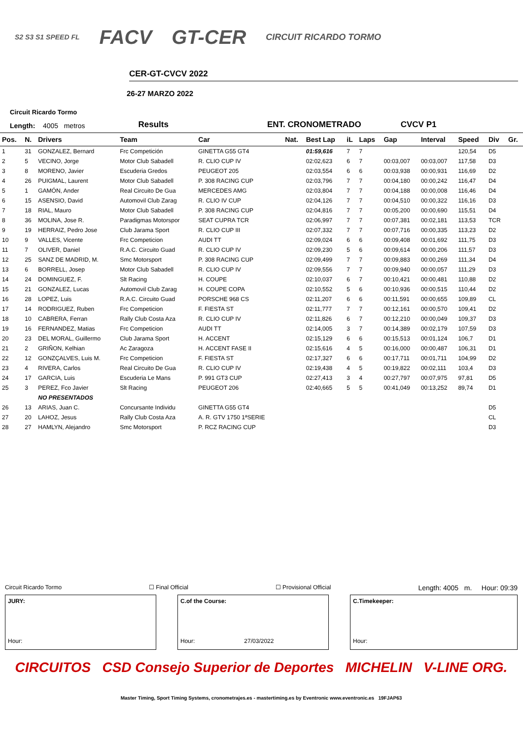S2 S3 S1 SPEED FL
FACV GT-CER
CIRCUIT RICARDO TORMO
CER-GT-CVCV 2022
26-27 MARZO 2022
Circuit Ricardo Tormo
Length: 4005 metros Results ENT. CRONOMETRADO CVCV P1
| Pos. | N. | Drivers | Team | Car | Nat. | Best Lap | iL | Laps | Gap | Interval | Speed | Div | Gr. |
| --- | --- | --- | --- | --- | --- | --- | --- | --- | --- | --- | --- | --- | --- |
| 1 | 31 | GONZALEZ, Bernard | Frc Competición | GINETTA G55 GT4 | | 01:59,616 | 7 | 7 | | | 120,54 | D5 | |
| 2 | 5 | VECINO, Jorge | Motor Club Sabadell | R. CLIO CUP IV | | 02:02,623 | 6 | 7 | 00:03,007 | 00:03,007 | 117,58 | D3 | |
| 3 | 8 | MORENO, Javier | Escuderia Gredos | PEUGEOT 205 | | 02:03,554 | 6 | 6 | 00:03,938 | 00:00,931 | 116,69 | D2 | |
| 4 | 26 | PUIGMAL, Laurent | Motor Club Sabadell | P. 308 RACING CUP | | 02:03,796 | 7 | 7 | 00:04,180 | 00:00,242 | 116,47 | D4 | |
| 5 | 1 | GAMÓN, Ander | Real Circuito De Gua | MERCEDES AMG | | 02:03,804 | 7 | 7 | 00:04,188 | 00:00,008 | 116,46 | D4 | |
| 6 | 15 | ASENSIO, David | Automovil Club Zarag | R. CLIO IV CUP | | 02:04,126 | 7 | 7 | 00:04,510 | 00:00,322 | 116,16 | D3 | |
| 7 | 18 | RIAL, Mauro | Motor Club Sabadell | P. 308 RACING CUP | | 02:04,816 | 7 | 7 | 00:05,200 | 00:00,690 | 115,51 | D4 | |
| 8 | 36 | MOLINA, Jose R. | Paradigmas Motorspor | SEAT CUPRA TCR | | 02:06,997 | 7 | 7 | 00:07,381 | 00:02,181 | 113,53 | TCR | |
| 9 | 19 | HERRAIZ, Pedro Jose | Club Jarama Sport | R. CLIO CUP III | | 02:07,332 | 7 | 7 | 00:07,716 | 00:00,335 | 113,23 | D2 | |
| 10 | 9 | VALLES, Vicente | Frc Competicion | AUDI TT | | 02:09,024 | 6 | 6 | 00:09,408 | 00:01,692 | 111,75 | D3 | |
| 11 | 7 | OLIVER, Daniel | R.A.C. Circuito Guad | R. CLIO CUP IV | | 02:09,230 | 5 | 6 | 00:09,614 | 00:00,206 | 111,57 | D3 | |
| 12 | 25 | SANZ DE MADRID, M. | Smc Motorsport | P. 308 RACING CUP | | 02:09,499 | 7 | 7 | 00:09,883 | 00:00,269 | 111,34 | D4 | |
| 13 | 6 | BORRELL, Josep | Motor Club Sabadell | R. CLIO CUP IV | | 02:09,556 | 7 | 7 | 00:09,940 | 00:00,057 | 111,29 | D3 | |
| 14 | 24 | DOMINGUEZ, F. | Slt Racing | H. COUPE | | 02:10,037 | 6 | 7 | 00:10,421 | 00:00,481 | 110,88 | D2 | |
| 15 | 21 | GONZALEZ, Lucas | Automovil Club Zarag | H. COUPE COPA | | 02:10,552 | 5 | 6 | 00:10,936 | 00:00,515 | 110,44 | D2 | |
| 16 | 28 | LOPEZ, Luis | R.A.C. Circuito Guad | PORSCHE 968 CS | | 02:11,207 | 6 | 6 | 00:11,591 | 00:00,655 | 109,89 | CL | |
| 17 | 14 | RODRIGUEZ, Ruben | Frc Competicion | F. FIESTA ST | | 02:11,777 | 7 | 7 | 00:12,161 | 00:00,570 | 109,41 | D2 | |
| 18 | 10 | CABRERA, Ferran | Rally Club Costa Aza | R. CLIO CUP IV | | 02:11,826 | 6 | 7 | 00:12,210 | 00:00,049 | 109,37 | D3 | |
| 19 | 16 | FERNANDEZ, Matias | Frc Competicion | AUDI TT | | 02:14,005 | 3 | 7 | 00:14,389 | 00:02,179 | 107,59 | D3 | |
| 20 | 23 | DEL MORAL, Guillermo | Club Jarama Sport | H. ACCENT | | 02:15,129 | 6 | 6 | 00:15,513 | 00:01,124 | 106,7 | D1 | |
| 21 | 2 | GRIÑON, Kelhian | Ac Zaragoza | H. ACCENT FASE II | | 02:15,616 | 4 | 5 | 00:16,000 | 00:00,487 | 106,31 | D1 | |
| 22 | 12 | GONZÇALVES, Luis M. | Frc Competicion | F. FIESTA ST | | 02:17,327 | 6 | 6 | 00:17,711 | 00:01,711 | 104,99 | D2 | |
| 23 | 4 | RIVERA, Carlos | Real Circuito De Gua | R. CLIO CUP IV | | 02:19,438 | 4 | 5 | 00:19,822 | 00:02,111 | 103,4 | D3 | |
| 24 | 17 | GARCIA, Luis | Escuderia Le Mans | P. 991 GT3 CUP | | 02:27,413 | 3 | 4 | 00:27,797 | 00:07,975 | 97,81 | D5 | |
| 25 | 3 | PEREZ, Fco Javier | Slt Racing | PEUGEOT 206 | | 02:40,665 | 5 | 5 | 00:41,049 | 00:13,252 | 89,74 | D1 | |
| | | NO PRESENTADOS | | | | | | | | | | | |
| 26 | 13 | ARIAS, Juan C. | Concursante Individu | GINETTA G55 GT4 | | | | | | | | D5 | |
| 27 | 20 | LAHOZ, Jesus | Rally Club Costa Aza | A. R. GTV 1750 1ªSERIE | | | | | | | | CL | |
| 28 | 27 | HAMLYN, Alejandro | Smc Motorsport | P. RCZ RACING CUP | | | | | | | | D3 | |
Circuit Ricardo Tormo ☐ Final Official ☐ Provisional Official Length: 4005 m. Hour: 09:39
JURY:
Hour:
C.of the Course:
Hour: 27/03/2022
C.Timekeeper:
Hour:
CIRCUITOS CSD Consejo Superior de Deportes MICHELIN V-LINE ORG.
Master Timing, Sport Timing Systems, cronometrajes.es - mastertiming.es by Eventronic www.eventronic.es 19FJAP63